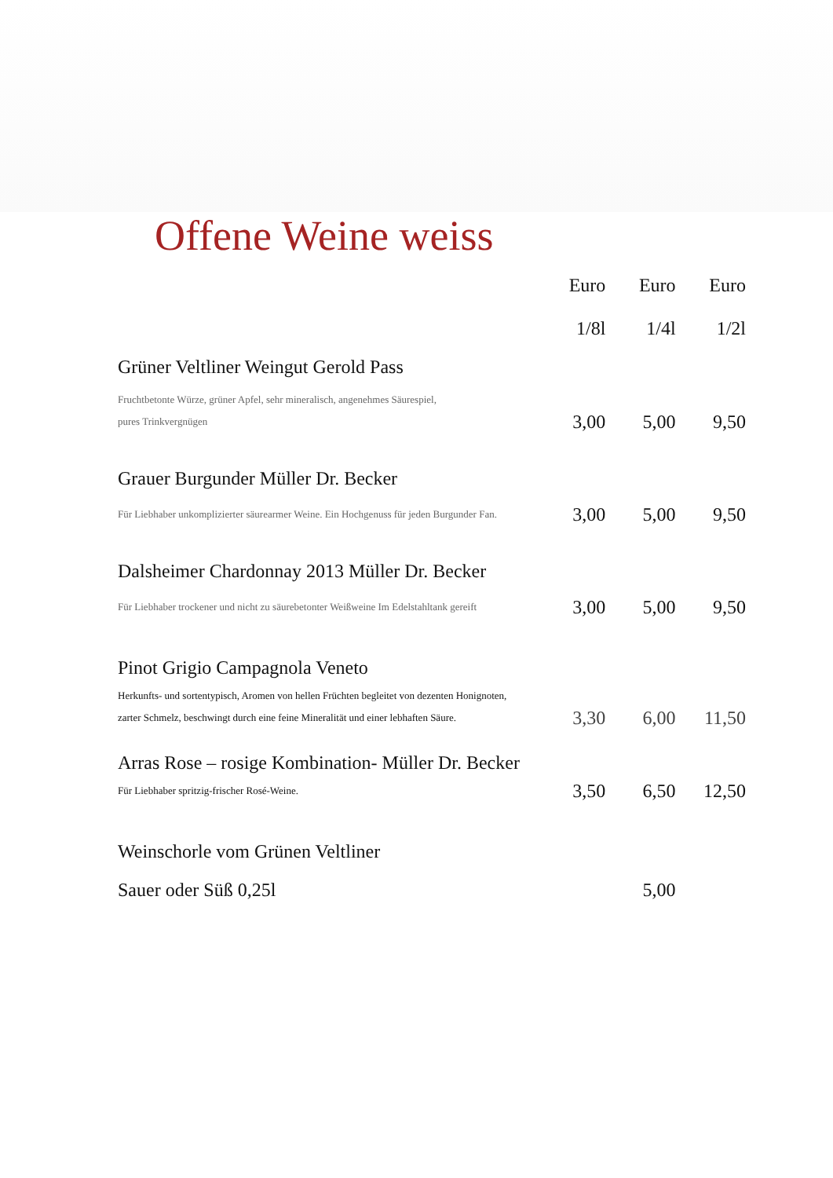Offene Weine weiss
| | Euro | Euro | Euro |
| --- | --- | --- | --- |
| | 1/8l | 1/4l | 1/2l |
| Grüner Veltliner Weingut Gerold Pass | | | |
| Fruchtbetonte Würze, grüner Apfel, sehr mineralisch, angenehmes Säurespiel, pures Trinkvergnügen | 3,00 | 5,00 | 9,50 |
| Grauer Burgunder Müller Dr. Becker | | | |
| Für Liebhaber unkomplizierter säurearmer Weine. Ein Hochgenuss für jeden Burgunder Fan. | 3,00 | 5,00 | 9,50 |
| Dalsheimer Chardonnay 2013 Müller Dr. Becker | | | |
| Für Liebhaber trockener und nicht zu säurebetonter Weißweine Im Edelstahltank gereift | 3,00 | 5,00 | 9,50 |
| Pinot Grigio Campagnola Veneto | | | |
| Herkunfts- und sortentypisch, Aromen von hellen Früchten begleitet von dezenten Honignoten, zarter Schmelz, beschwingt durch eine feine Mineralität und einer lebhaften Säure. | 3,30 | 6,00 | 11,50 |
| Arras Rose – rosige Kombination- Müller Dr. Becker | | | |
| Für Liebhaber spritzig-frischer Rosé-Weine. | 3,50 | 6,50 | 12,50 |
| Weinschorle vom Grünen Veltliner | | | |
| Sauer oder Süß 0,25l | | 5,00 | |